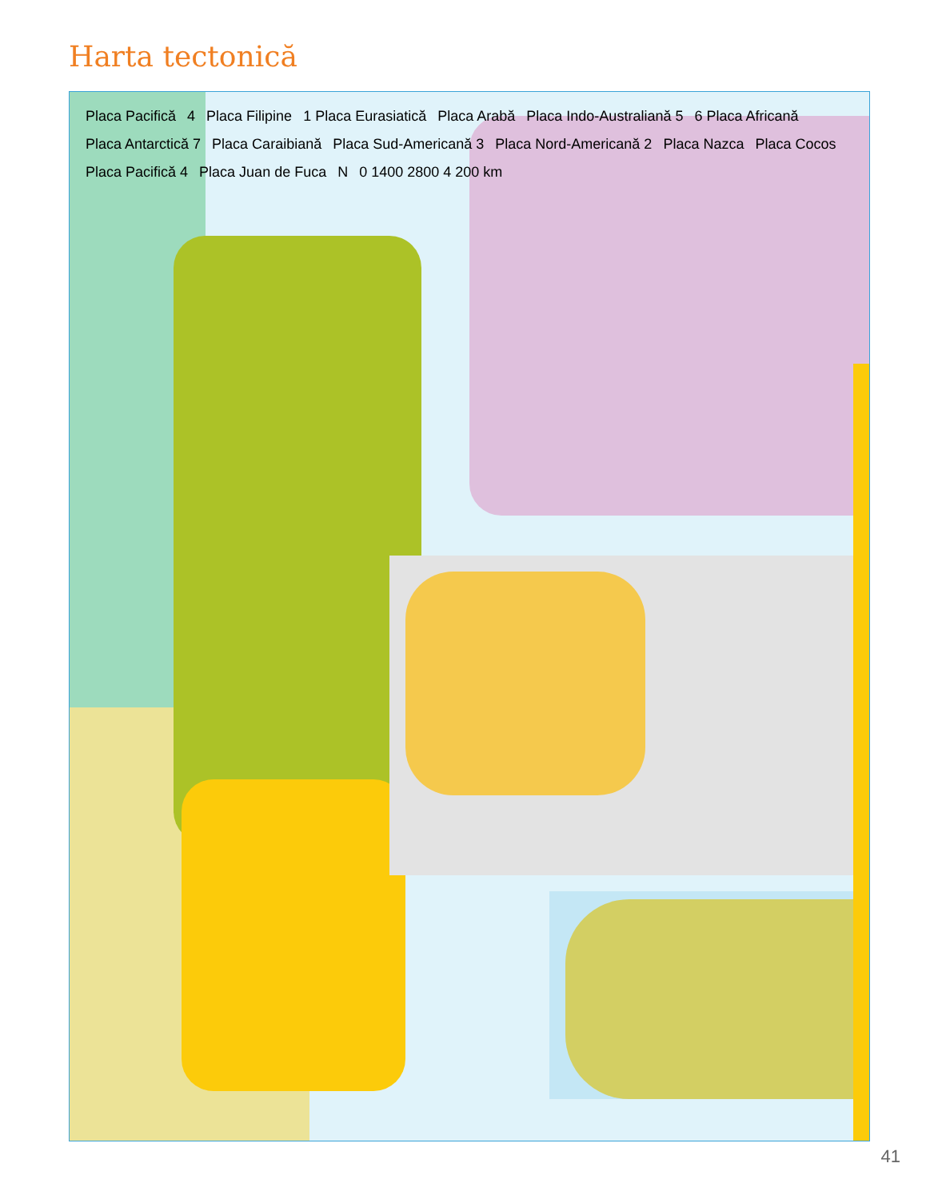Harta tectonică
Placa Pacifică 4 Placa Filipine 1 Placa Eurasiatică Placa Arabă Placa Indo-Australiană 5 6 Placa Africană Placa Antarctică 7 Placa Caraibiană Placa Sud-Americană 3 Placa Nord-Americană 2 Placa Nazca Placa Cocos Placa Pacifică 4 Placa Juan de Fuca N 0 1400 2800 4 200 km
41